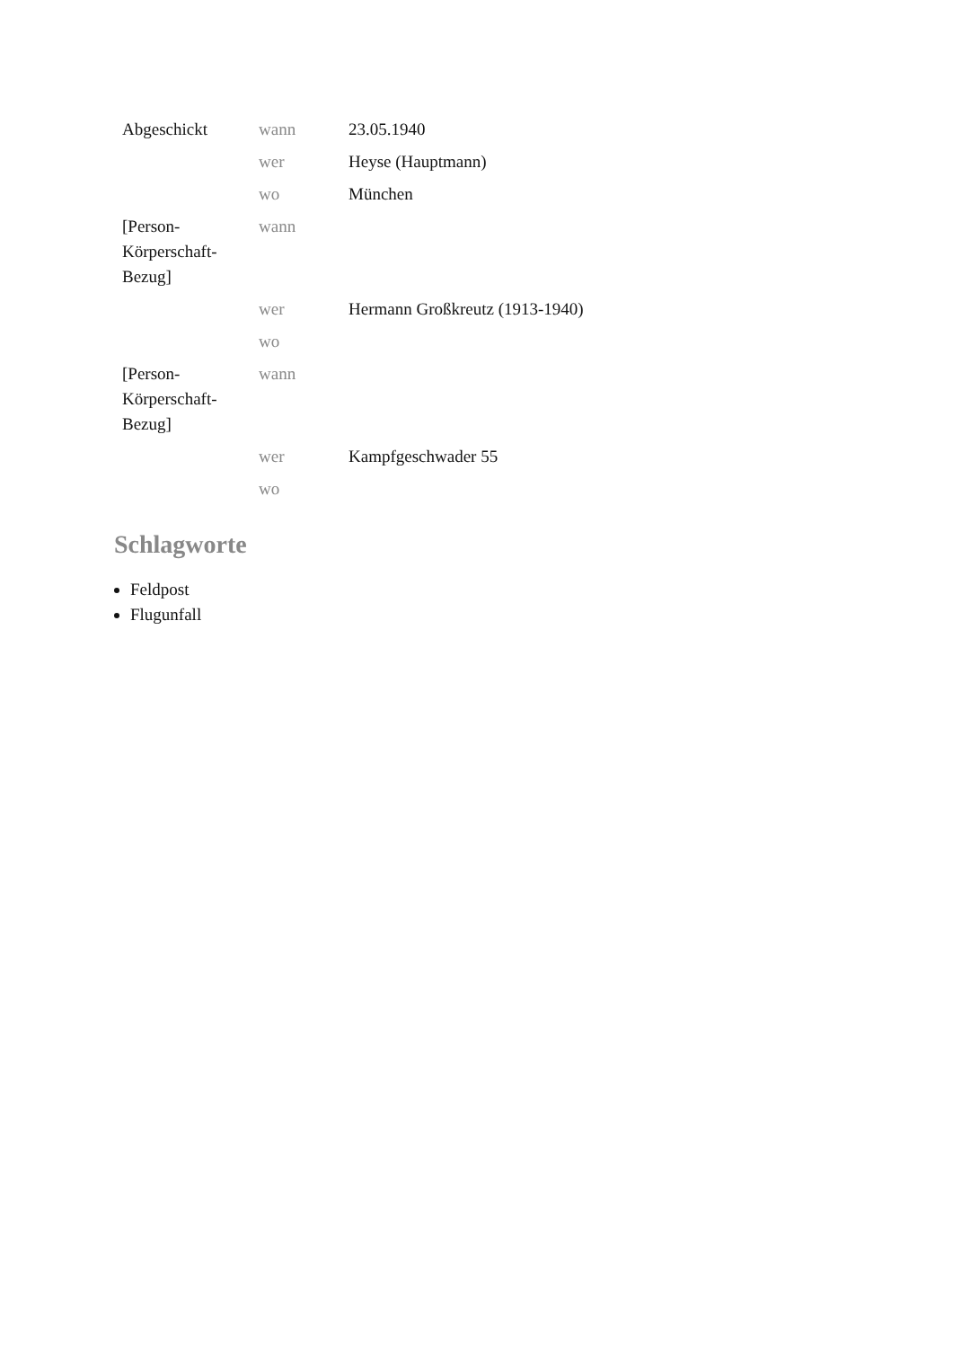| Abgeschickt | wann | 23.05.1940 |
| | wer | Heyse (Hauptmann) |
| | wo | München |
| [Person-Körperschaft-Bezug] | wann | |
| | wer | Hermann Großkreutz (1913-1940) |
| | wo | |
| [Person-Körperschaft-Bezug] | wann | |
| | wer | Kampfgeschwader 55 |
| | wo | |
Schlagworte
Feldpost
Flugunfall